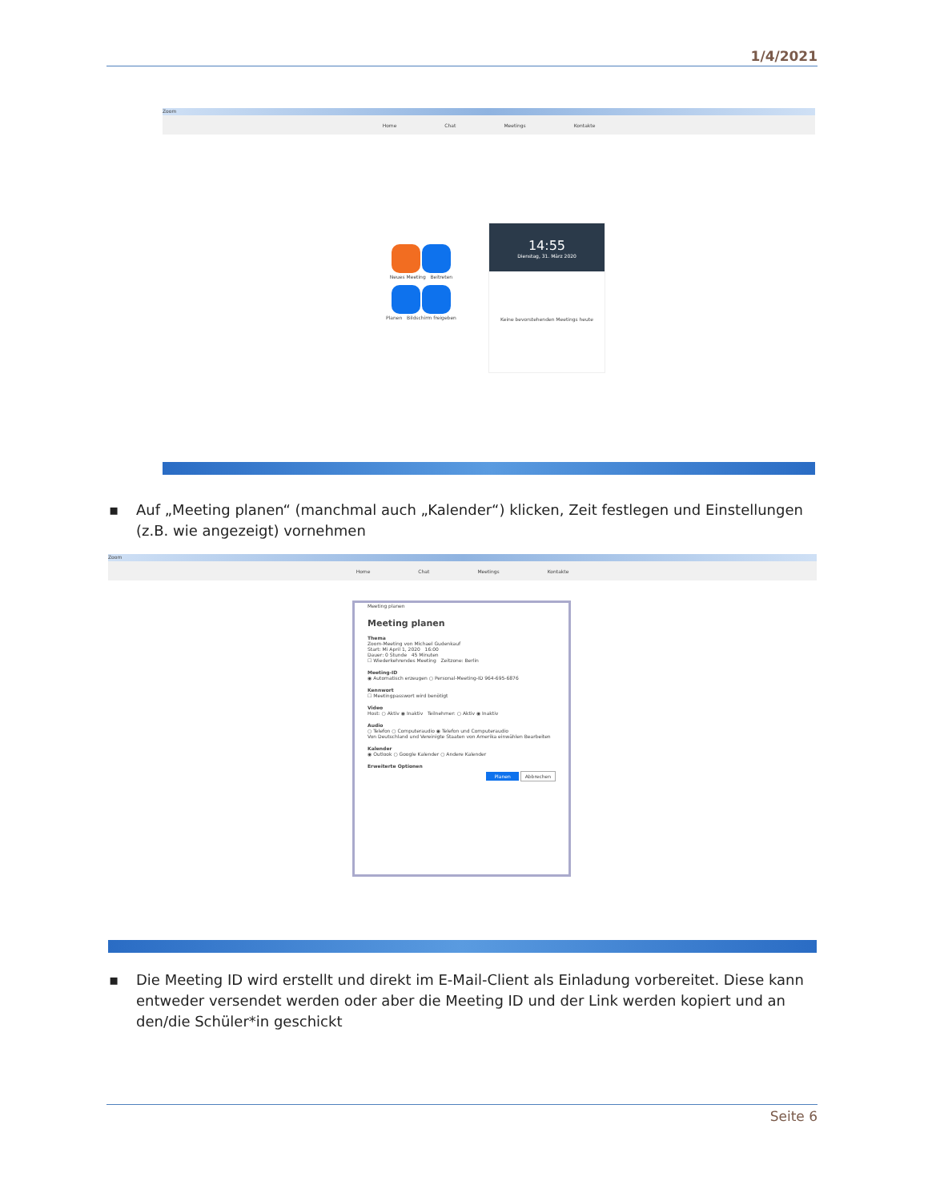1/4/2021
Zoom
Home Chat Meetings Kontakte
Neues Meeting Beitreten
Planen Bildschirm freigeben
14:55
Dienstag, 31. März 2020
Keine bevorstehenden Meetings heute
▪ Auf „Meeting planen“ (manchmal auch „Kalender“) klicken, Zeit festlegen und Einstellungen (z.B. wie angezeigt) vornehmen
Zoom
Home Chat Meetings Kontakte
Meeting planen
Meeting planen
Thema
Zoom-Meeting von Michael Gudenkauf
Start: Mi April 1, 2020 16:00
Dauer: 0 Stunde 45 Minuten
☐ Wiederkehrendes Meeting Zeitzone: Berlin
Meeting-ID
◉ Automatisch erzeugen ○ Personal-Meeting-ID 964-695-6876
Kennwort
☐ Meetingpasswort wird benötigt
Video
Host: ○ Aktiv ◉ Inaktiv Teilnehmer: ○ Aktiv ◉ Inaktiv
Audio
○ Telefon ○ Computeraudio ◉ Telefon und Computeraudio
Von Deutschland und Vereinigte Staaten von Amerika einwählen Bearbeiten
Kalender
◉ Outlook ○ Google Kalender ○ Andere Kalender
Erweiterte Optionen
Planen Abbrechen
▪ Die Meeting ID wird erstellt und direkt im E-Mail-Client als Einladung vorbereitet. Diese kann entweder versendet werden oder aber die Meeting ID und der Link werden kopiert und an den/die Schüler*in geschickt
Seite 6